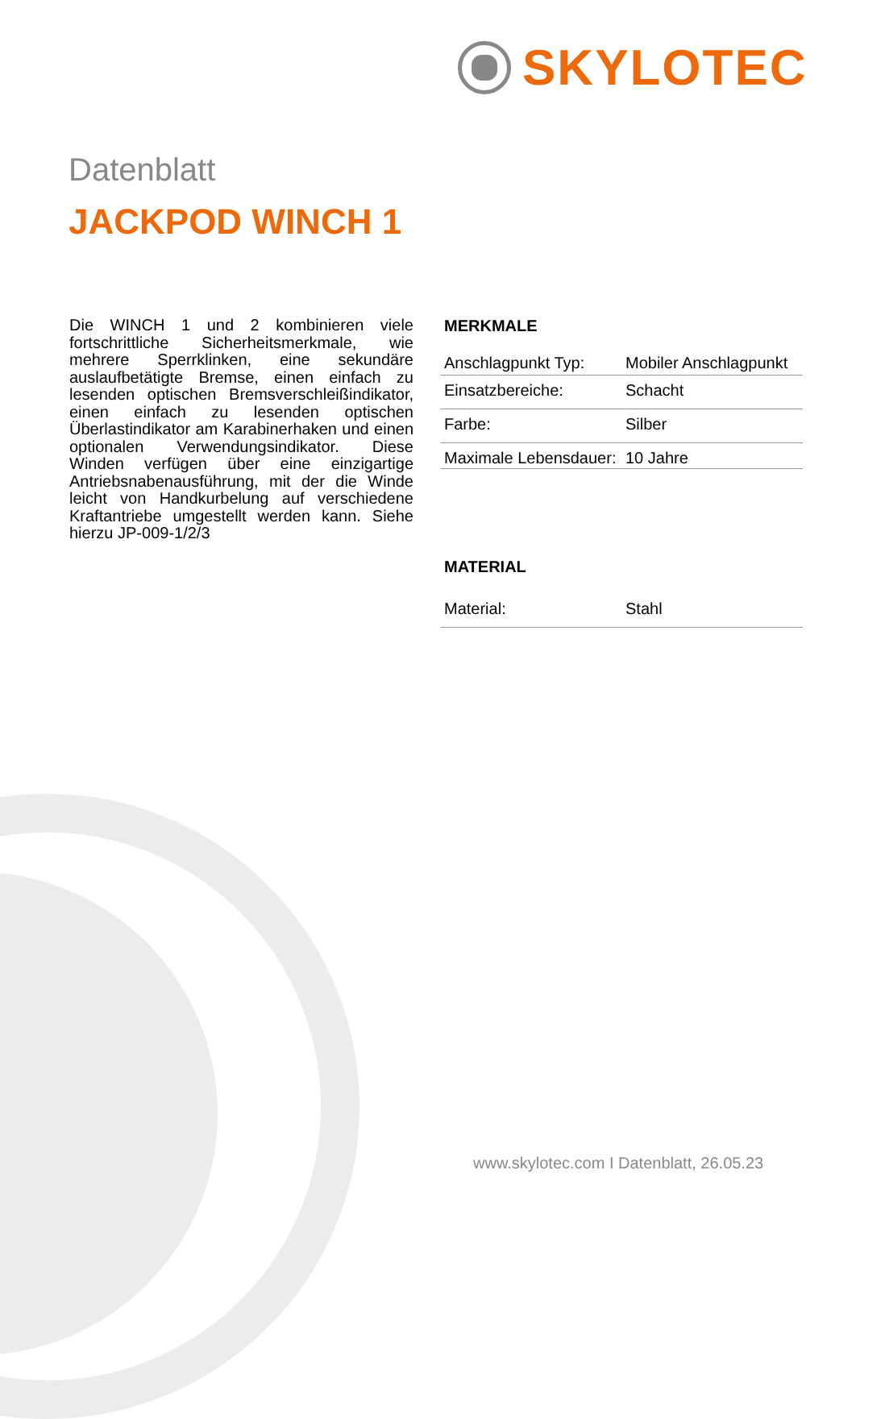SKYLOTEC
Datenblatt
JACKPOD WINCH 1
Die WINCH 1 und 2 kombinieren viele fortschrittliche Sicherheitsmerkmale, wie mehrere Sperrklinken, eine sekundäre auslaufbetätigte Bremse, einen einfach zu lesenden optischen Bremsverschleißindikator, einen einfach zu lesenden optischen Überlastindikator am Karabinerhaken und einen optionalen Verwendungsindikator. Diese Winden verfügen über eine einzigartige Antriebsnabenausführung, mit der die Winde leicht von Handkurbelung auf verschiedene Kraftantriebe umgestellt werden kann. Siehe hierzu JP-009-1/2/3
MERKMALE
| Anschlagpunkt Typ: | Mobiler Anschlagpunkt |
| Einsatzbereiche: | Schacht |
| Farbe: | Silber |
| Maximale Lebensdauer: | 10 Jahre |
MATERIAL
| Material: | Stahl |
www.skylotec.com I Datenblatt, 26.05.23